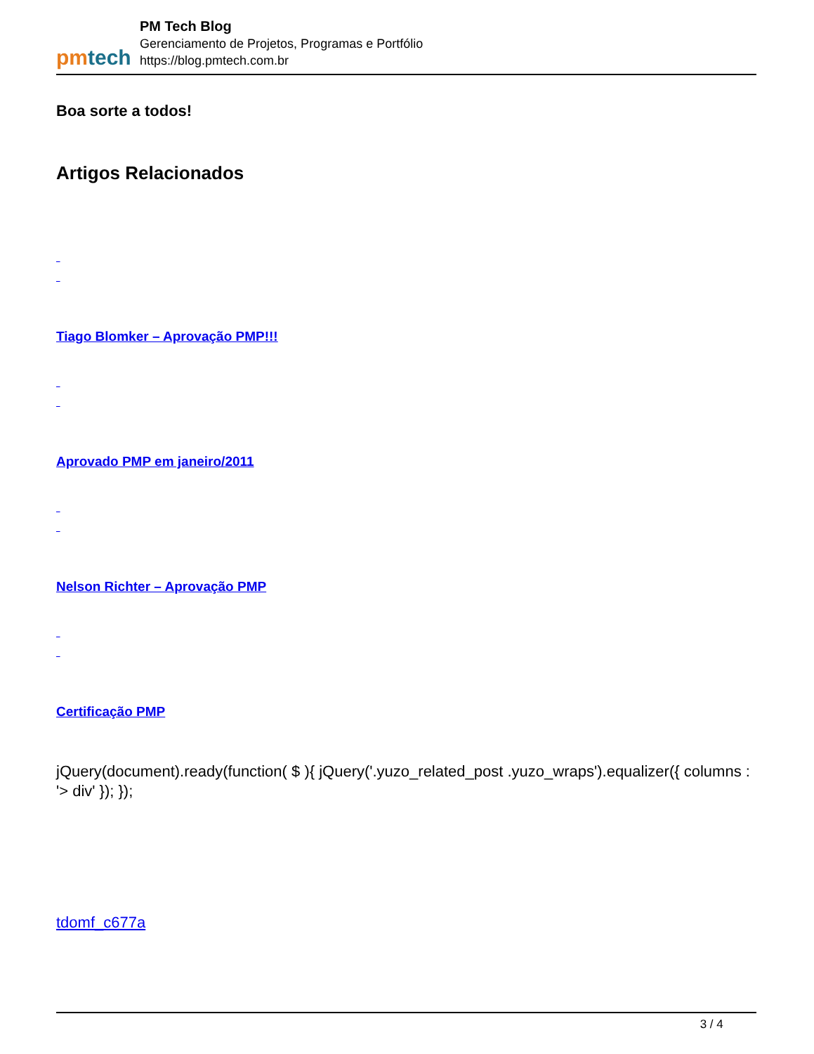pm tech
PM Tech Blog
Gerenciamento de Projetos, Programas e Portfólio
https://blog.pmtech.com.br
Boa sorte a todos!
Artigos Relacionados
Tiago Blomker – Aprovação PMP!!!
Aprovado PMP em janeiro/2011
Nelson Richter – Aprovação PMP
Certificação PMP
jQuery(document).ready(function( $ ){ jQuery('.yuzo_related_post .yuzo_wraps').equalizer({ columns : '> div' }); });
tdomf_c677a
3 / 4